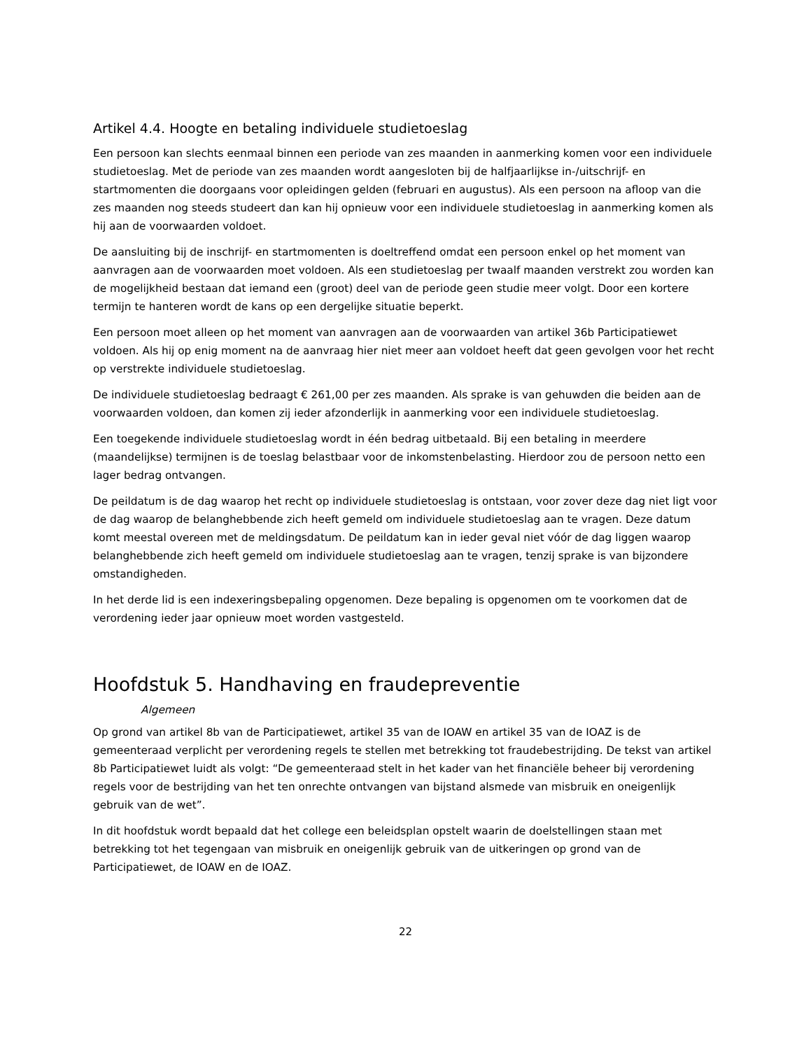Artikel 4.4. Hoogte en betaling individuele studietoeslag
Een persoon kan slechts eenmaal binnen een periode van zes maanden in aanmerking komen voor een individuele studietoeslag. Met de periode van zes maanden wordt aangesloten bij de halfjaarlijkse in-/uitschrijf- en startmomenten die doorgaans voor opleidingen gelden (februari en augustus). Als een persoon na afloop van die zes maanden nog steeds studeert dan kan hij opnieuw voor een individuele studietoeslag in aanmerking komen als hij aan de voorwaarden voldoet.
De aansluiting bij de inschrijf- en startmomenten is doeltreffend omdat een persoon enkel op het moment van aanvragen aan de voorwaarden moet voldoen. Als een studietoeslag per twaalf maanden verstrekt zou worden kan de mogelijkheid bestaan dat iemand een (groot) deel van de periode geen studie meer volgt. Door een kortere termijn te hanteren wordt de kans op een dergelijke situatie beperkt.
Een persoon moet alleen op het moment van aanvragen aan de voorwaarden van artikel 36b Participatiewet voldoen. Als hij op enig moment na de aanvraag hier niet meer aan voldoet heeft dat geen gevolgen voor het recht op verstrekte individuele studietoeslag.
De individuele studietoeslag bedraagt € 261,00 per zes maanden. Als sprake is van gehuwden die beiden aan de voorwaarden voldoen, dan komen zij ieder afzonderlijk in aanmerking voor een individuele studietoeslag.
Een toegekende individuele studietoeslag wordt in één bedrag uitbetaald. Bij een betaling in meerdere (maandelijkse) termijnen is de toeslag belastbaar voor de inkomstenbelasting. Hierdoor zou de persoon netto een lager bedrag ontvangen.
De peildatum is de dag waarop het recht op individuele studietoeslag is ontstaan, voor zover deze dag niet ligt voor de dag waarop de belanghebbende zich heeft gemeld om individuele studietoeslag aan te vragen. Deze datum komt meestal overeen met de meldingsdatum. De peildatum kan in ieder geval niet vóór de dag liggen waarop belanghebbende zich heeft gemeld om individuele studietoeslag aan te vragen, tenzij sprake is van bijzondere omstandigheden.
In het derde lid is een indexeringsbepaling opgenomen. Deze bepaling is opgenomen om te voorkomen dat de verordening ieder jaar opnieuw moet worden vastgesteld.
Hoofdstuk 5. Handhaving en fraudepreventie
Algemeen
Op grond van artikel 8b van de Participatiewet, artikel 35 van de IOAW en artikel 35 van de IOAZ is de gemeenteraad verplicht per verordening regels te stellen met betrekking tot fraudebestrijding. De tekst van artikel 8b Participatiewet luidt als volgt: “De gemeenteraad stelt in het kader van het financiële beheer bij verordening regels voor de bestrijding van het ten onrechte ontvangen van bijstand alsmede van misbruik en oneigenlijk gebruik van de wet”.
In dit hoofdstuk wordt bepaald dat het college een beleidsplan opstelt waarin de doelstellingen staan met betrekking tot het tegengaan van misbruik en oneigenlijk gebruik van de uitkeringen op grond van de Participatiewet, de IOAW en de IOAZ.
22